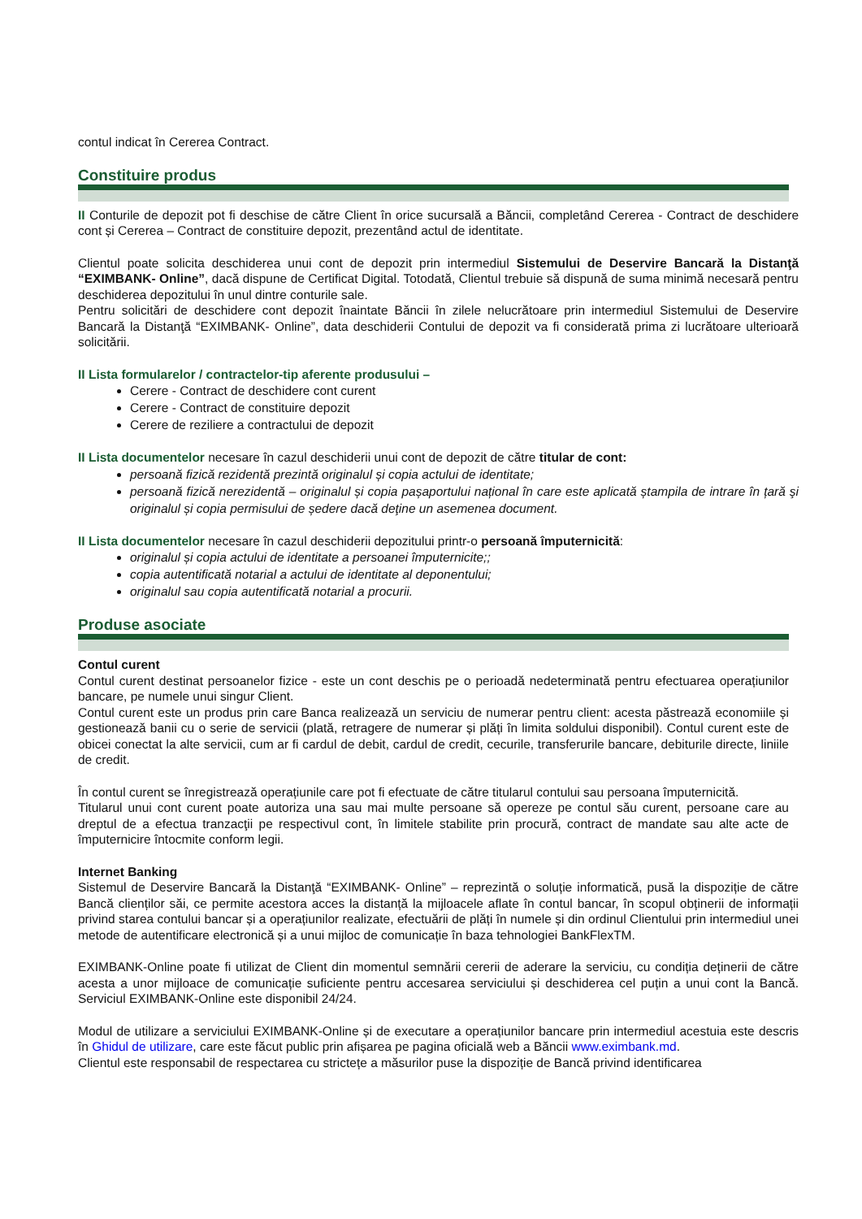contul indicat în Cererea Contract.
Constituire produs
II Conturile de depozit pot fi deschise de către Client în orice sucursală a Băncii, completând Cererea - Contract de deschidere cont și Cererea – Contract de constituire depozit, prezentând actul de identitate.
Clientul poate solicita deschiderea unui cont de depozit prin intermediul Sistemului de Deservire Bancară la Distanţă “EXIMBANK- Online”, dacă dispune de Certificat Digital. Totodată, Clientul trebuie să dispună de suma minimă necesară pentru deschiderea depozitului în unul dintre conturile sale.
Pentru solicitări de deschidere cont depozit înaintate Băncii în zilele nelucrătoare prin intermediul Sistemului de Deservire Bancară la Distanţă “EXIMBANK- Online”, data deschiderii Contului de depozit va fi considerată prima zi lucrătoare ulterioară solicitării.
II Lista formularelor / contractelor-tip aferente produsului –
Cerere - Contract de deschidere cont curent
Cerere - Contract de constituire depozit
Cerere de reziliere a contractului de depozit
II Lista documentelor necesare în cazul deschiderii unui cont de depozit de către titular de cont:
persoană fizică rezidentă prezintă originalul și copia actului de identitate;
persoană fizică nerezidentă – originalul și copia pașaportului național în care este aplicată ștampila de intrare în țară şi originalul și copia permisului de ședere dacă deţine un asemenea document.
II Lista documentelor necesare în cazul deschiderii depozitului printr-o persoană împuternicită:
originalul și copia actului de identitate a persoanei împuternicite;;
copia autentificată notarial a actului de identitate al deponentului;
originalul sau copia autentificată notarial a procurii.
Produse asociate
Contul curent
Contul curent destinat persoanelor fizice - este un cont deschis pe o perioadă nedeterminată pentru efectuarea operațiunilor bancare, pe numele unui singur Client.
Contul curent este un produs prin care Banca realizează un serviciu de numerar pentru client: acesta păstrează economiile și gestionează banii cu o serie de servicii (plată, retragere de numerar și plăți în limita soldului disponibil). Contul curent este de obicei conectat la alte servicii, cum ar fi cardul de debit, cardul de credit, cecurile, transferurile bancare, debiturile directe, liniile de credit.
În contul curent se înregistrează operațiunile care pot fi efectuate de către titularul contului sau persoana împuternicită.
Titularul unui cont curent poate autoriza una sau mai multe persoane să opereze pe contul său curent, persoane care au dreptul de a efectua tranzacţii pe respectivul cont, în limitele stabilite prin procură, contract de mandate sau alte acte de împuternicire întocmite conform legii.
Internet Banking
Sistemul de Deservire Bancară la Distanţă “EXIMBANK- Online” – reprezintă o soluție informatică, pusă la dispoziție de către Bancă clienților săi, ce permite acestora acces la distanță la mijloacele aflate în contul bancar, în scopul obținerii de informații privind starea contului bancar și a operațiunilor realizate, efectuării de plăți în numele și din ordinul Clientului prin intermediul unei metode de autentificare electronică și a unui mijloc de comunicație în baza tehnologiei BankFlexTM.
EXIMBANK-Online poate fi utilizat de Client din momentul semnării cererii de aderare la serviciu, cu condiția deținerii de către acesta a unor mijloace de comunicație suficiente pentru accesarea serviciului și deschiderea cel puțin a unui cont la Bancă. Serviciul EXIMBANK-Online este disponibil 24/24.
Modul de utilizare a serviciului EXIMBANK-Online și de executare a operațiunilor bancare prin intermediul acestuia este descris în Ghidul de utilizare, care este făcut public prin afișarea pe pagina oficială web a Băncii www.eximbank.md.
Clientul este responsabil de respectarea cu strictețe a măsurilor puse la dispoziție de Bancă privind identificarea